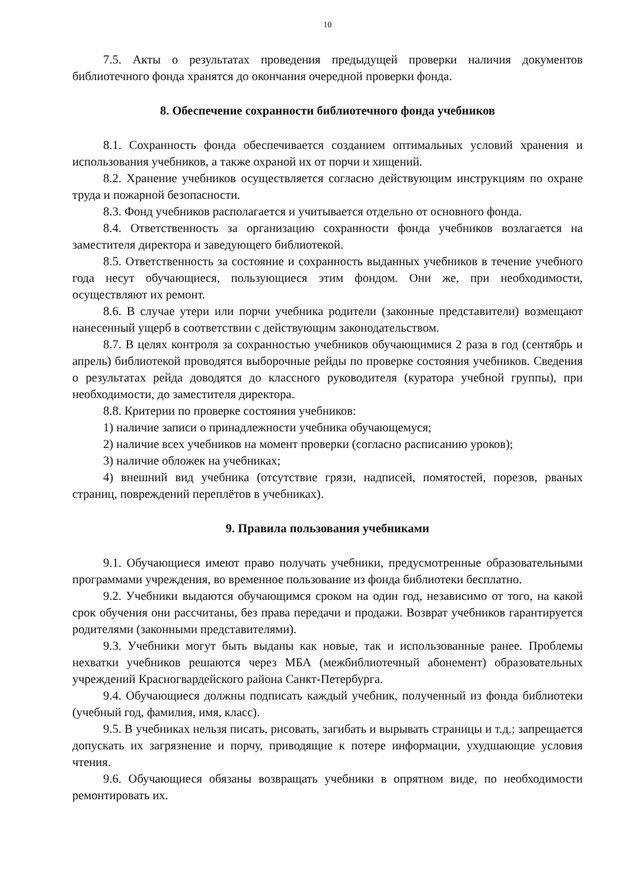10
7.5. Акты о результатах проведения предыдущей проверки наличия документов библиотечного фонда хранятся до окончания очередной проверки фонда.
8. Обеспечение сохранности библиотечного фонда учебников
8.1. Сохранность фонда обеспечивается созданием оптимальных условий хранения и использования учебников, а также охраной их от порчи и хищений.
8.2. Хранение учебников осуществляется согласно действующим инструкциям по охране труда и пожарной безопасности.
8.3. Фонд учебников располагается и учитывается отдельно от основного фонда.
8.4. Ответственность за организацию сохранности фонда учебников возлагается на заместителя директора и заведующего библиотекой.
8.5. Ответственность за состояние и сохранность выданных учебников в течение учебного года несут обучающиеся, пользующиеся этим фондом. Они же, при необходимости, осуществляют их ремонт.
8.6. В случае утери или порчи учебника родители (законные представители) возмещают нанесенный ущерб в соответствии с действующим законодательством.
8.7. В целях контроля за сохранностью учебников обучающимися 2 раза в год (сентябрь и апрель) библиотекой проводятся выборочные рейды по проверке состояния учебников. Сведения о результатах рейда доводятся до классного руководителя (куратора учебной группы), при необходимости, до заместителя директора.
8.8. Критерии по проверке состояния учебников:
1) наличие записи о принадлежности учебника обучающемуся;
2) наличие всех учебников на момент проверки (согласно расписанию уроков);
3) наличие обложек на учебниках;
4) внешний вид учебника (отсутствие грязи, надписей, помятостей, порезов, рваных страниц, повреждений переплётов в учебниках).
9. Правила пользования учебниками
9.1. Обучающиеся имеют право получать учебники, предусмотренные образовательными программами учреждения, во временное пользование из фонда библиотеки бесплатно.
9.2. Учебники выдаются обучающимся сроком на один год, независимо от того, на какой срок обучения они рассчитаны, без права передачи и продажи. Возврат учебников гарантируется родителями (законными представителями).
9.3. Учебники могут быть выданы как новые, так и использованные ранее. Проблемы нехватки учебников решаются через МБА (межбиблиотечный абонемент) образовательных учреждений Красногвардейского района Санкт-Петербурга.
9.4. Обучающиеся должны подписать каждый учебник, полученный из фонда библиотеки (учебный год, фамилия, имя, класс).
9.5. В учебниках нельзя писать, рисовать, загибать и вырывать страницы и т.д.; запрещается допускать их загрязнение и порчу, приводящие к потере информации, ухудшающие условия чтения.
9.6. Обучающиеся обязаны возвращать учебники в опрятном виде, по необходимости ремонтировать их.